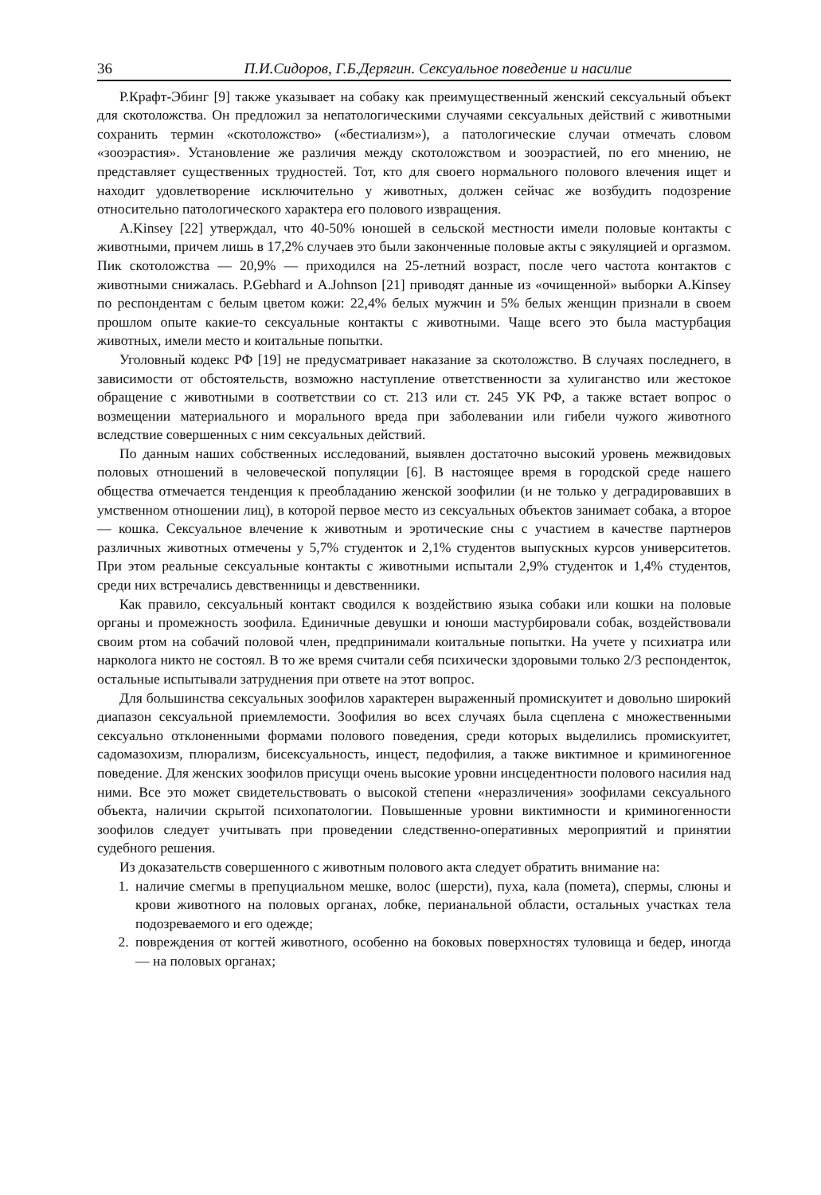36 П.И.Сидоров, Г.Б.Дерягин. Сексуальное поведение и насилие
Р.Крафт-Эбинг [9] также указывает на собаку как преимущественный женский сексуальный объект для скотоложства. Он предложил за непатологическими случаями сексуальных действий с животными сохранить термин «скотоложство» («бестиализм»), а патологические случаи отмечать словом «зооэрастия». Установление же различия между скотоложством и зооэрастией, по его мнению, не представляет существенных трудностей. Тот, кто для своего нормального полового влечения ищет и находит удовлетворение исключительно у животных, должен сейчас же возбудить подозрение относительно патологического характера его полового извращения.
A.Kinsey [22] утверждал, что 40-50% юношей в сельской местности имели половые контакты с животными, причем лишь в 17,2% случаев это были законченные половые акты с эякуляцией и оргазмом. Пик скотоложства — 20,9% — приходился на 25-летний возраст, после чего частота контактов с животными снижалась. P.Gebhard и A.Johnson [21] приводят данные из «очищенной» выборки A.Kinsey по респондентам с белым цветом кожи: 22,4% белых мужчин и 5% белых женщин признали в своем прошлом опыте какие-то сексуальные контакты с животными. Чаще всего это была мастурбация животных, имели место и коитальные попытки.
Уголовный кодекс РФ [19] не предусматривает наказание за скотоложство. В случаях последнего, в зависимости от обстоятельств, возможно наступление ответственности за хулиганство или жестокое обращение с животными в соответствии со ст. 213 или ст. 245 УК РФ, а также встает вопрос о возмещении материального и морального вреда при заболевании или гибели чужого животного вследствие совершенных с ним сексуальных действий.
По данным наших собственных исследований, выявлен достаточно высокий уровень межвидовых половых отношений в человеческой популяции [6]. В настоящее время в городской среде нашего общества отмечается тенденция к преобладанию женской зоофилии (и не только у деградировавших в умственном отношении лиц), в которой первое место из сексуальных объектов занимает собака, а второе — кошка. Сексуальное влечение к животным и эротические сны с участием в качестве партнеров различных животных отмечены у 5,7% студенток и 2,1% студентов выпускных курсов университетов. При этом реальные сексуальные контакты с животными испытали 2,9% студенток и 1,4% студентов, среди них встречались девственницы и девственники.
Как правило, сексуальный контакт сводился к воздействию языка собаки или кошки на половые органы и промежность зоофила. Единичные девушки и юноши мастурбировали собак, воздействовали своим ртом на собачий половой член, предпринимали коитальные попытки. На учете у психиатра или нарколога никто не состоял. В то же время считали себя психически здоровыми только 2/3 респонденток, остальные испытывали затруднения при ответе на этот вопрос.
Для большинства сексуальных зоофилов характерен выраженный промискуитет и довольно широкий диапазон сексуальной приемлемости. Зоофилия во всех случаях была сцеплена с множественными сексуально отклоненными формами полового поведения, среди которых выделились промискуитет, садомазохизм, плюрализм, бисексуальность, инцест, педофилия, а также виктимное и криминогенное поведение. Для женских зоофилов присущи очень высокие уровни инсцедентности полового насилия над ними. Все это может свидетельствовать о высокой степени «неразличения» зоофилами сексуального объекта, наличии скрытой психопатологии. Повышенные уровни виктимности и криминогенности зоофилов следует учитывать при проведении следственно-оперативных мероприятий и принятии судебного решения.
Из доказательств совершенного с животным полового акта следует обратить внимание на:
1. наличие смегмы в препуциальном мешке, волос (шерсти), пуха, кала (помета), спермы, слюны и крови животного на половых органах, лобке, перианальной области, остальных участках тела подозреваемого и его одежде;
2. повреждения от когтей животного, особенно на боковых поверхностях туловища и бедер, иногда — на половых органах;